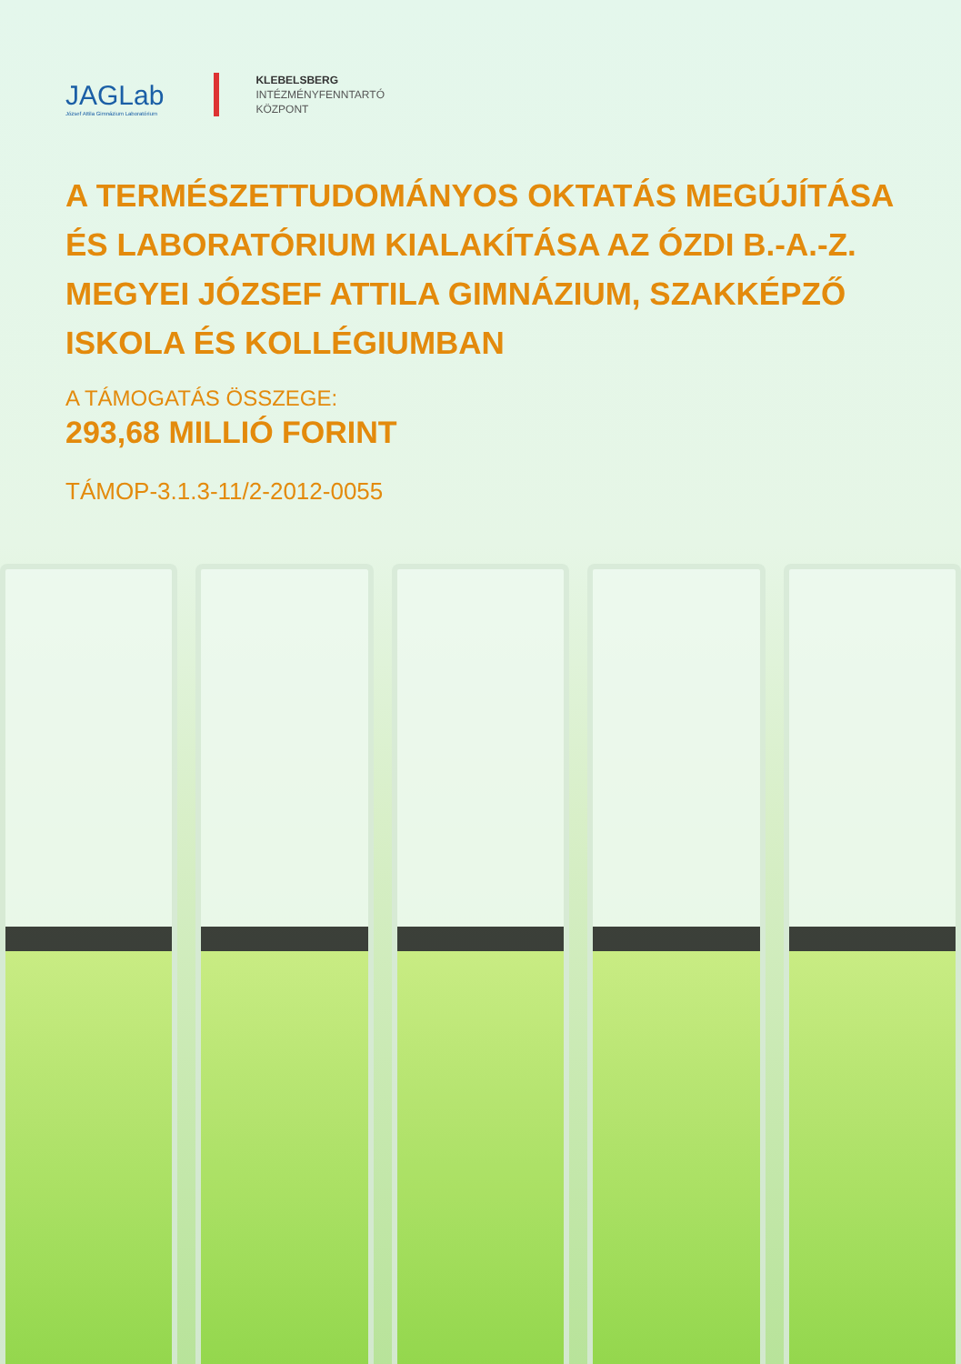JAGLab
József Attila Gimnázium Laboratórium
KLEBELSBERG
INTÉZMÉNYFENNTARTÓ
KÖZPONT
A TERMÉSZETTUDOMÁNYOS OKTATÁS MEGÚJÍTÁSA ÉS LABORATÓRIUM KIALAKÍTÁSA AZ ÓZDI B.-A.-Z. MEGYEI JÓZSEF ATTILA GIMNÁZIUM, SZAKKÉPZŐ ISKOLA ÉS KOLLÉGIUMBAN
A TÁMOGATÁS ÖSSZEGE:
293,68 MILLIÓ FORINT
TÁMOP-3.1.3-11/2-2012-0055